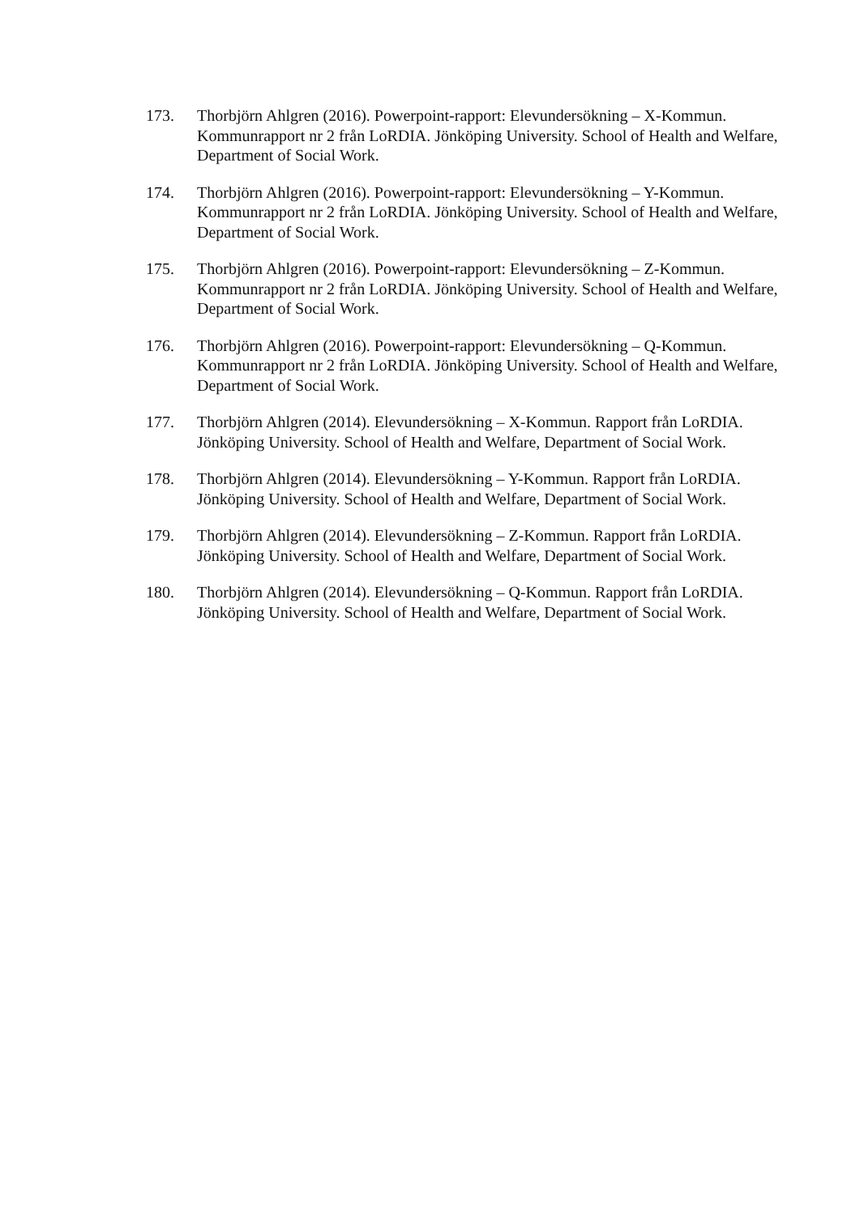173. Thorbjörn Ahlgren (2016). Powerpoint-rapport: Elevundersökning – X-Kommun. Kommunrapport nr 2 från LoRDIA. Jönköping University. School of Health and Welfare, Department of Social Work.
174. Thorbjörn Ahlgren (2016). Powerpoint-rapport: Elevundersökning – Y-Kommun. Kommunrapport nr 2 från LoRDIA. Jönköping University. School of Health and Welfare, Department of Social Work.
175. Thorbjörn Ahlgren (2016). Powerpoint-rapport: Elevundersökning – Z-Kommun. Kommunrapport nr 2 från LoRDIA. Jönköping University. School of Health and Welfare, Department of Social Work.
176. Thorbjörn Ahlgren (2016). Powerpoint-rapport: Elevundersökning – Q-Kommun. Kommunrapport nr 2 från LoRDIA. Jönköping University. School of Health and Welfare, Department of Social Work.
177. Thorbjörn Ahlgren (2014). Elevundersökning – X-Kommun. Rapport från LoRDIA. Jönköping University. School of Health and Welfare, Department of Social Work.
178. Thorbjörn Ahlgren (2014). Elevundersökning – Y-Kommun. Rapport från LoRDIA. Jönköping University. School of Health and Welfare, Department of Social Work.
179. Thorbjörn Ahlgren (2014). Elevundersökning – Z-Kommun. Rapport från LoRDIA. Jönköping University. School of Health and Welfare, Department of Social Work.
180. Thorbjörn Ahlgren (2014). Elevundersökning – Q-Kommun. Rapport från LoRDIA. Jönköping University. School of Health and Welfare, Department of Social Work.